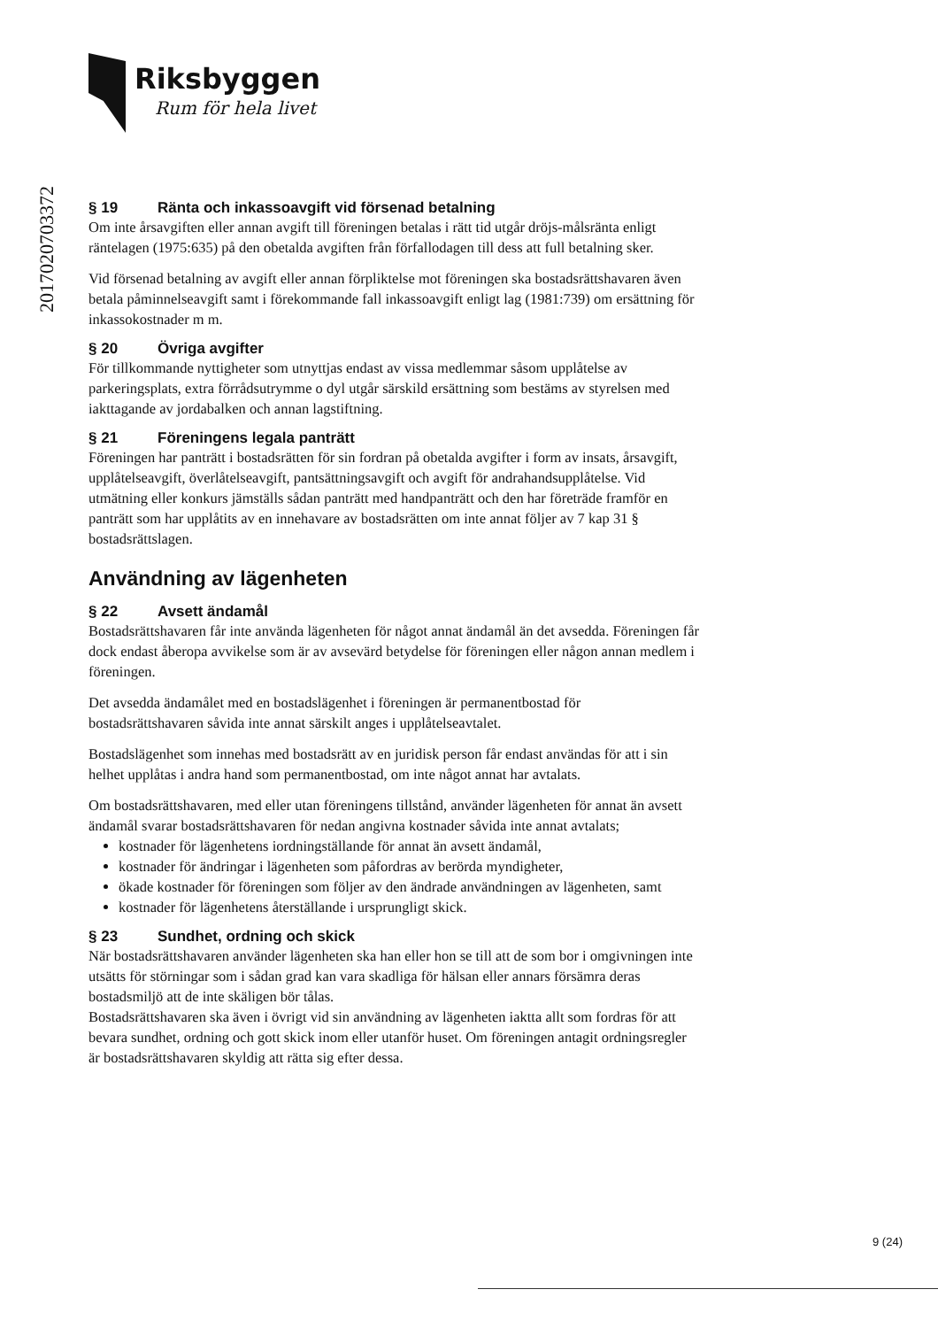Riksbyggen
Rum för hela livet
201702070337​2
§ 19 Ränta och inkassoavgift vid försenad betalning
Om inte årsavgiften eller annan avgift till föreningen betalas i rätt tid utgår dröjs-målsränta enligt räntelagen (1975:635) på den obetalda avgiften från förfallodagen till dess att full betalning sker.
Vid försenad betalning av avgift eller annan förpliktelse mot föreningen ska bostadsrättshavaren även betala påminnelseavgift samt i förekommande fall inkassoavgift enligt lag (1981:739) om ersättning för inkassokostnader m m.
§ 20 Övriga avgifter
För tillkommande nyttigheter som utnyttjas endast av vissa medlemmar såsom upplåtelse av parkeringsplats, extra förrådsutrymme o dyl utgår särskild ersättning som bestäms av styrelsen med iakttagande av jordabalken och annan lagstiftning.
§ 21 Föreningens legala panträtt
Föreningen har panträtt i bostadsrätten för sin fordran på obetalda avgifter i form av insats, årsavgift, upplåtelseavgift, överlåtelseavgift, pantsättningsavgift och avgift för andrahandsupplåtelse. Vid utmätning eller konkurs jämställs sådan panträtt med handpanträtt och den har företräde framför en panträtt som har upplåtits av en innehavare av bostadsrätten om inte annat följer av 7 kap 31 § bostadsrättslagen.
Användning av lägenheten
§ 22 Avsett ändamål
Bostadsrättshavaren får inte använda lägenheten för något annat ändamål än det avsedda. Föreningen får dock endast åberopa avvikelse som är av avsevärd betydelse för föreningen eller någon annan medlem i föreningen.
Det avsedda ändamålet med en bostadslägenhet i föreningen är permanentbostad för bostadsrättshavaren såvida inte annat särskilt anges i upplåtelseavtalet.
Bostadslägenhet som innehas med bostadsrätt av en juridisk person får endast användas för att i sin helhet upplåtas i andra hand som permanentbostad, om inte något annat har avtalats.
Om bostadsrättshavaren, med eller utan föreningens tillstånd, använder lägenheten för annat än avsett ändamål svarar bostadsrättshavaren för nedan angivna kostnader såvida inte annat avtalats;
kostnader för lägenhetens iordningställande för annat än avsett ändamål,
kostnader för ändringar i lägenheten som påfordras av berörda myndigheter,
ökade kostnader för föreningen som följer av den ändrade användningen av lägenheten, samt
kostnader för lägenhetens återställande i ursprungligt skick.
§ 23 Sundhet, ordning och skick
När bostadsrättshavaren använder lägenheten ska han eller hon se till att de som bor i omgivningen inte utsätts för störningar som i sådan grad kan vara skadliga för hälsan eller annars försämra deras bostadsmiljö att de inte skäligen bör tålas.
Bostadsrättshavaren ska även i övrigt vid sin användning av lägenheten iaktta allt som fordras för att bevara sundhet, ordning och gott skick inom eller utanför huset. Om föreningen antagit ordningsregler är bostadsrättshavaren skyldig att rätta sig efter dessa.
9 (24)